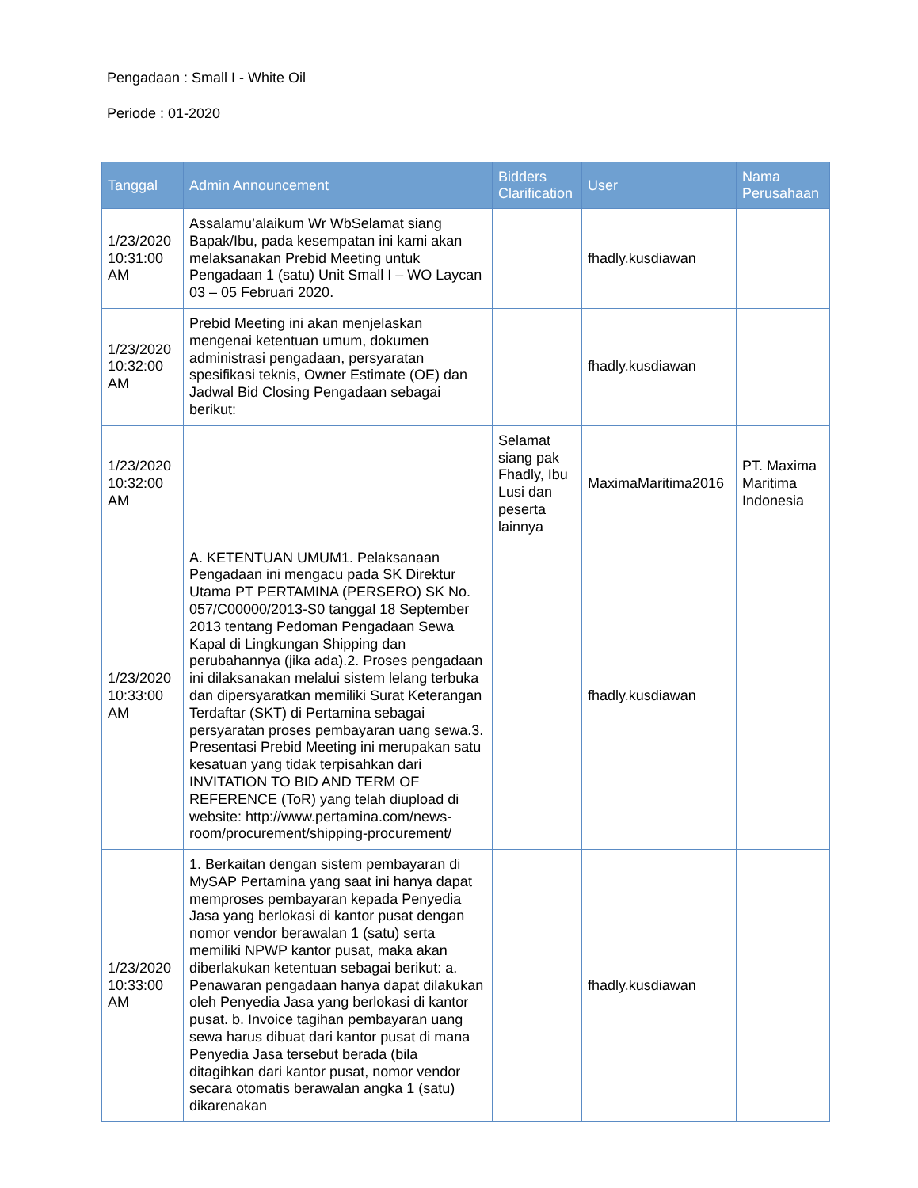Pengadaan : Small I - White Oil
Periode : 01-2020
| Tanggal | Admin Announcement | Bidders Clarification | User | Nama Perusahaan |
| --- | --- | --- | --- | --- |
| 1/23/2020 10:31:00 AM | Assalamu’alaikum Wr WbSelamat siang Bapak/Ibu, pada kesempatan ini kami akan melaksanakan Prebid Meeting untuk Pengadaan 1 (satu) Unit Small I – WO Laycan 03 – 05 Februari 2020. | | fhadly.kusdiawan | |
| 1/23/2020 10:32:00 AM | Prebid Meeting ini akan menjelaskan mengenai ketentuan umum, dokumen administrasi pengadaan, persyaratan spesifikasi teknis, Owner Estimate (OE) dan Jadwal Bid Closing Pengadaan sebagai berikut: | | fhadly.kusdiawan | |
| 1/23/2020 10:32:00 AM | | Selamat siang pak Fhadly, Ibu Lusi dan peserta lainnya | MaximaMaritima2016 | PT. Maxima Maritima Indonesia |
| 1/23/2020 10:33:00 AM | A. KETENTUAN UMUM1. Pelaksanaan Pengadaan ini mengacu pada SK Direktur Utama PT PERTAMINA (PERSERO) SK No. 057/C00000/2013-S0 tanggal 18 September 2013 tentang Pedoman Pengadaan Sewa Kapal di Lingkungan Shipping dan perubahannya (jika ada).2. Proses pengadaan ini dilaksanakan melalui sistem lelang terbuka dan dipersyaratkan memiliki Surat Keterangan Terdaftar (SKT) di Pertamina sebagai persyaratan proses pembayaran uang sewa.3. Presentasi Prebid Meeting ini merupakan satu kesatuan yang tidak terpisahkan dari INVITATION TO BID AND TERM OF REFERENCE (ToR) yang telah diupload di website: http://www.pertamina.com/news-room/procurement/shipping-procurement/ | | fhadly.kusdiawan | |
| 1/23/2020 10:33:00 AM | 1. Berkaitan dengan sistem pembayaran di MySAP Pertamina yang saat ini hanya dapat memproses pembayaran kepada Penyedia Jasa yang berlokasi di kantor pusat dengan nomor vendor berawalan 1 (satu) serta memiliki NPWP kantor pusat, maka akan diberlakukan ketentuan sebagai berikut: a. Penawaran pengadaan hanya dapat dilakukan oleh Penyedia Jasa yang berlokasi di kantor pusat. b. Invoice tagihan pembayaran uang sewa harus dibuat dari kantor pusat di mana Penyedia Jasa tersebut berada (bila ditagihkan dari kantor pusat, nomor vendor secara otomatis berawalan angka 1 (satu) dikarenakan | | fhadly.kusdiawan | |